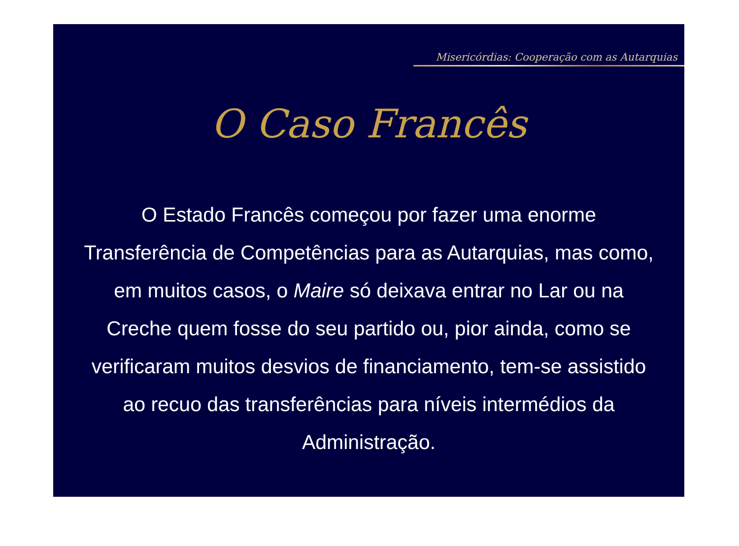Misericórdias: Cooperação com as Autarquias
O Caso Francês
O Estado Francês começou por fazer uma enorme Transferência de Competências para as Autarquias, mas como, em muitos casos, o Maire só deixava entrar no Lar ou na Creche quem fosse do seu partido ou, pior ainda, como se verificaram muitos desvios de financiamento, tem-se assistido ao recuo das transferências para níveis intermédios da Administração.